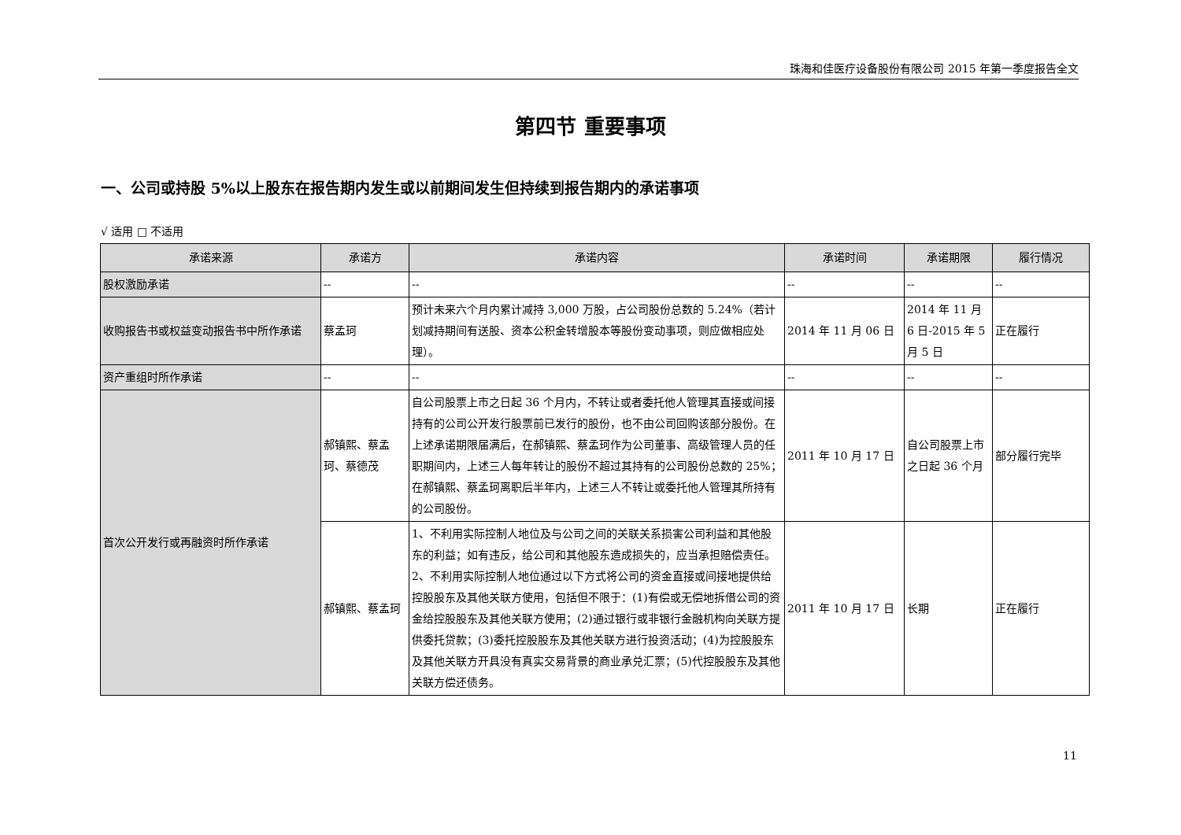珠海和佳医疗设备股份有限公司 2015 年第一季度报告全文
第四节 重要事项
一、公司或持股 5%以上股东在报告期内发生或以前期间发生但持续到报告期内的承诺事项
√ 适用 □ 不适用
| 承诺来源 | 承诺方 | 承诺内容 | 承诺时间 | 承诺期限 | 履行情况 |
| --- | --- | --- | --- | --- | --- |
| 股权激励承诺 | -- | -- | -- | -- | -- |
| 收购报告书或权益变动报告书中所作承诺 | 蔡孟珂 | 预计未来六个月内累计减持 3,000 万股，占公司股份总数的 5.24%（若计划减持期间有送股、资本公积金转增股本等股份变动事项，则应做相应处理）。 | 2014 年 11 月 06 日 | 2014 年 11 月 6 日-2015 年 5 月 5 日 | 正在履行 |
| 资产重组时所作承诺 | -- | -- | -- | -- | -- |
| 首次公开发行或再融资时所作承诺 | 郝镇熙、蔡孟珂、蔡德茂 | 自公司股票上市之日起 36 个月内，不转让或者委托他人管理其直接或间接持有的公司公开发行股票前已发行的股份，也不由公司回购该部分股份。在上述承诺期限届满后，在郝镇熙、蔡孟珂作为公司董事、高级管理人员的任职期间内，上述三人每年转让的股份不超过其持有的公司股份总数的 25%；在郝镇熙、蔡孟珂离职后半年内，上述三人不转让或委托他人管理其所持有的公司股份。 | 2011 年 10 月 17 日 | 自公司股票上市之日起 36 个月 | 部分履行完毕 |
| | 郝镇熙、蔡孟珂 | 1、不利用实际控制人地位及与公司之间的关联关系损害公司利益和其他股东的利益；如有违反，给公司和其他股东造成损失的，应当承担赔偿责任。2、不利用实际控制人地位通过以下方式将公司的资金直接或间接地提供给控股股东及其他关联方使用，包括但不限于：(1)有偿或无偿地拆借公司的资金给控股股东及其他关联方使用；(2)通过银行或非银行金融机构向关联方提供委托贷款；(3)委托控股股东及其他关联方进行投资活动；(4)为控股股东及其他关联方开具没有真实交易背景的商业承兑汇票；(5)代控股股东及其他关联方偿还债务。 | 2011 年 10 月 17 日 | 长期 | 正在履行 |
11